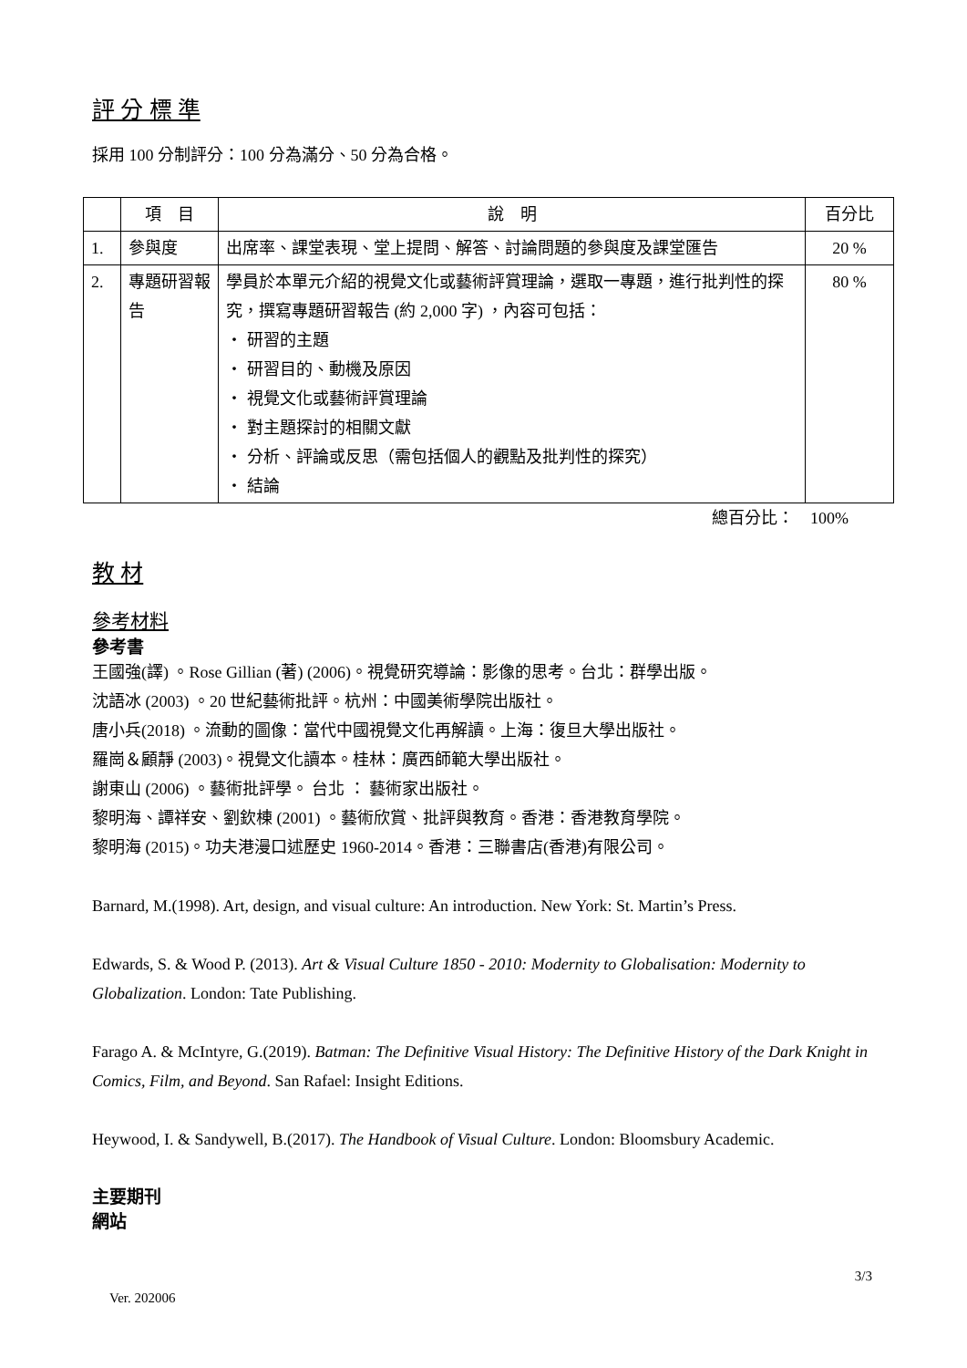評 分 標 準
採用 100 分制評分：100 分為滿分、50 分為合格。
| | 項 目 | 說 明 | 百分比 |
| 1. | 參與度 | 出席率、課堂表現、堂上提問、解答、討論問題的參與度及課堂匯告 | 20 % |
| 2. | 專題研習報告 | 學員於本單元介紹的視覺文化或藝術評賞理論，選取一專題，進行批判性的探究，撰寫專題研習報告 (約 2,000 字) ，內容可包括： ・ 研習的主題 ・ 研習目的、動機及原因 ・ 視覺文化或藝術評賞理論 ・ 對主題探討的相關文獻 ・ 分析、評論或反思（需包括個人的觀點及批判性的探究） ・ 結論 | 80 % |
總百分比：　100%
教 材
參考材料
參考書
王國強(譯) 。Rose Gillian (著) (2006)。視覺研究導論：影像的思考。台北：群學出版。
沈語冰 (2003) 。20 世紀藝術批評。杭州：中國美術學院出版社。
唐小兵(2018) 。流動的圖像：當代中國視覺文化再解讀。上海：復旦大學出版社。
羅崗＆顧靜 (2003)。視覺文化讀本。桂林：廣西師範大學出版社。
謝東山 (2006) 。藝術批評學。 台北 ： 藝術家出版社。
黎明海、譚祥安、劉欽棟 (2001) 。藝術欣賞、批評與教育。香港：香港教育學院。
黎明海 (2015)。功夫港漫口述歷史 1960-2014。香港：三聯書店(香港)有限公司。
Barnard, M.(1998). Art, design, and visual culture: An introduction. New York: St. Martin’s Press.
Edwards, S. & Wood P. (2013). Art & Visual Culture 1850 - 2010: Modernity to Globalisation: Modernity to Globalization. London: Tate Publishing.
Farago A. & McIntyre, G.(2019). Batman: The Definitive Visual History: The Definitive History of the Dark Knight in Comics, Film, and Beyond. San Rafael: Insight Editions.
Heywood, I. & Sandywell, B.(2017). The Handbook of Visual Culture. London: Bloomsbury Academic.
主要期刊
網站
3/3
Ver. 202006